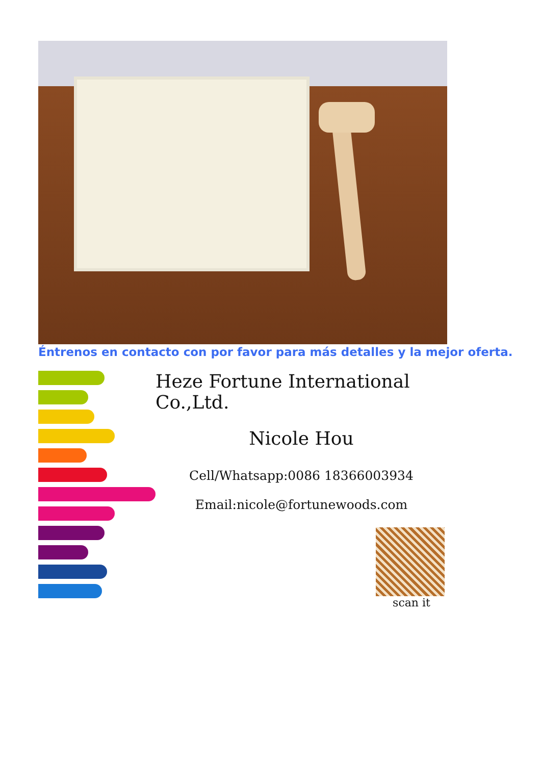Éntrenos en contacto con por favor para más detalles y la mejor oferta.
Heze Fortune International Co.,Ltd.
Nicole Hou
Cell/Whatsapp:0086 18366003934
Email:nicole@fortunewoods.com
scan it